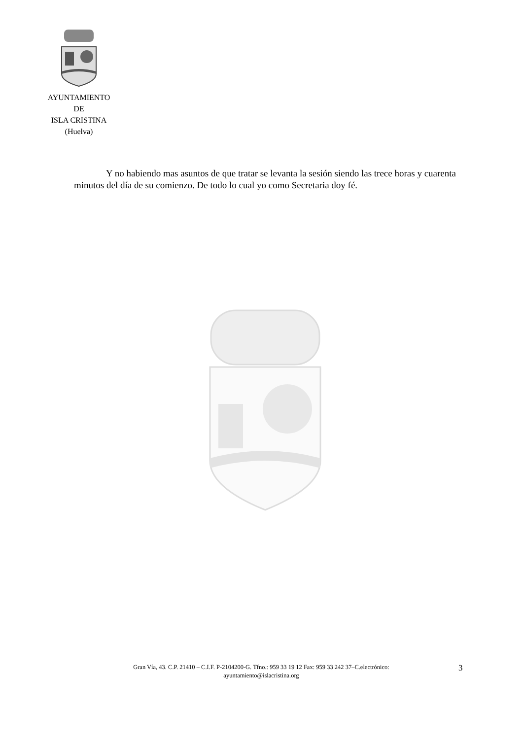AYUNTAMIENTO
DE
ISLA CRISTINA
(Huelva)
Y no habiendo mas asuntos de que tratar se levanta la sesión siendo las trece horas y cuarenta minutos del día de su comienzo. De todo lo cual yo como Secretaria doy fé.
Gran Vía, 43. C.P. 21410 – C.I.F. P-2104200-G. Tfno.: 959 33 19 12 Fax: 959 33 242 37–C.electrónico:
ayuntamiento@islacristina.org
3